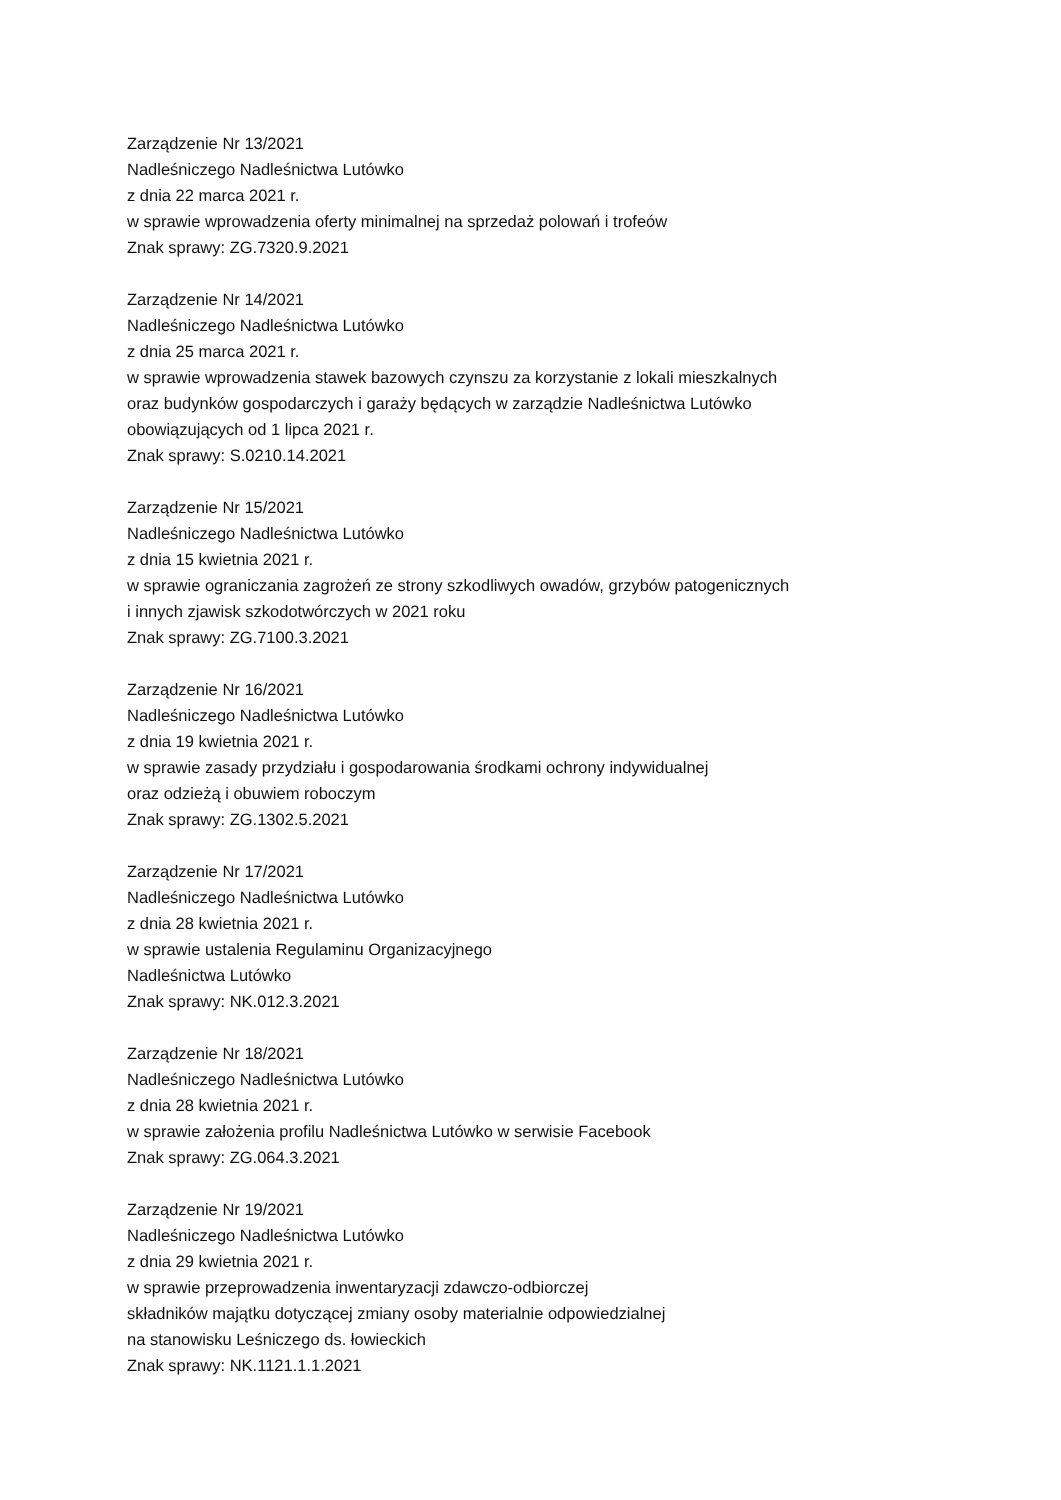Zarządzenie Nr 13/2021
Nadleśniczego Nadleśnictwa Lutówko
z dnia 22 marca 2021 r.
w sprawie wprowadzenia oferty minimalnej na sprzedaż polowań i trofeów
Znak sprawy: ZG.7320.9.2021
Zarządzenie Nr 14/2021
Nadleśniczego Nadleśnictwa Lutówko
z dnia 25 marca 2021 r.
w sprawie wprowadzenia stawek bazowych czynszu za korzystanie z lokali mieszkalnych
oraz budynków gospodarczych i garaży będących w zarządzie Nadleśnictwa Lutówko
obowiązujących od 1 lipca 2021 r.
Znak sprawy: S.0210.14.2021
Zarządzenie Nr 15/2021
Nadleśniczego Nadleśnictwa Lutówko
z dnia 15 kwietnia 2021 r.
w sprawie ograniczania zagrożeń ze strony szkodliwych owadów, grzybów patogenicznych
i innych zjawisk szkodotwórczych w 2021 roku
Znak sprawy: ZG.7100.3.2021
Zarządzenie Nr 16/2021
Nadleśniczego Nadleśnictwa Lutówko
z dnia 19 kwietnia 2021 r.
w sprawie zasady przydziału i gospodarowania środkami ochrony indywidualnej
oraz odzieżą i obuwiem roboczym
Znak sprawy: ZG.1302.5.2021
Zarządzenie Nr 17/2021
Nadleśniczego Nadleśnictwa Lutówko
z dnia 28 kwietnia 2021 r.
w sprawie ustalenia Regulaminu Organizacyjnego
Nadleśnictwa Lutówko
Znak sprawy: NK.012.3.2021
Zarządzenie Nr 18/2021
Nadleśniczego Nadleśnictwa Lutówko
z dnia 28 kwietnia 2021 r.
w sprawie założenia profilu Nadleśnictwa Lutówko w serwisie Facebook
Znak sprawy: ZG.064.3.2021
Zarządzenie Nr 19/2021
Nadleśniczego Nadleśnictwa Lutówko
z dnia 29 kwietnia 2021 r.
w sprawie przeprowadzenia inwentaryzacji zdawczo-odbiorczej
składników majątku dotyczącej zmiany osoby materialnie odpowiedzialnej
na stanowisku Leśniczego ds. łowieckich
Znak sprawy: NK.1121.1.1.2021